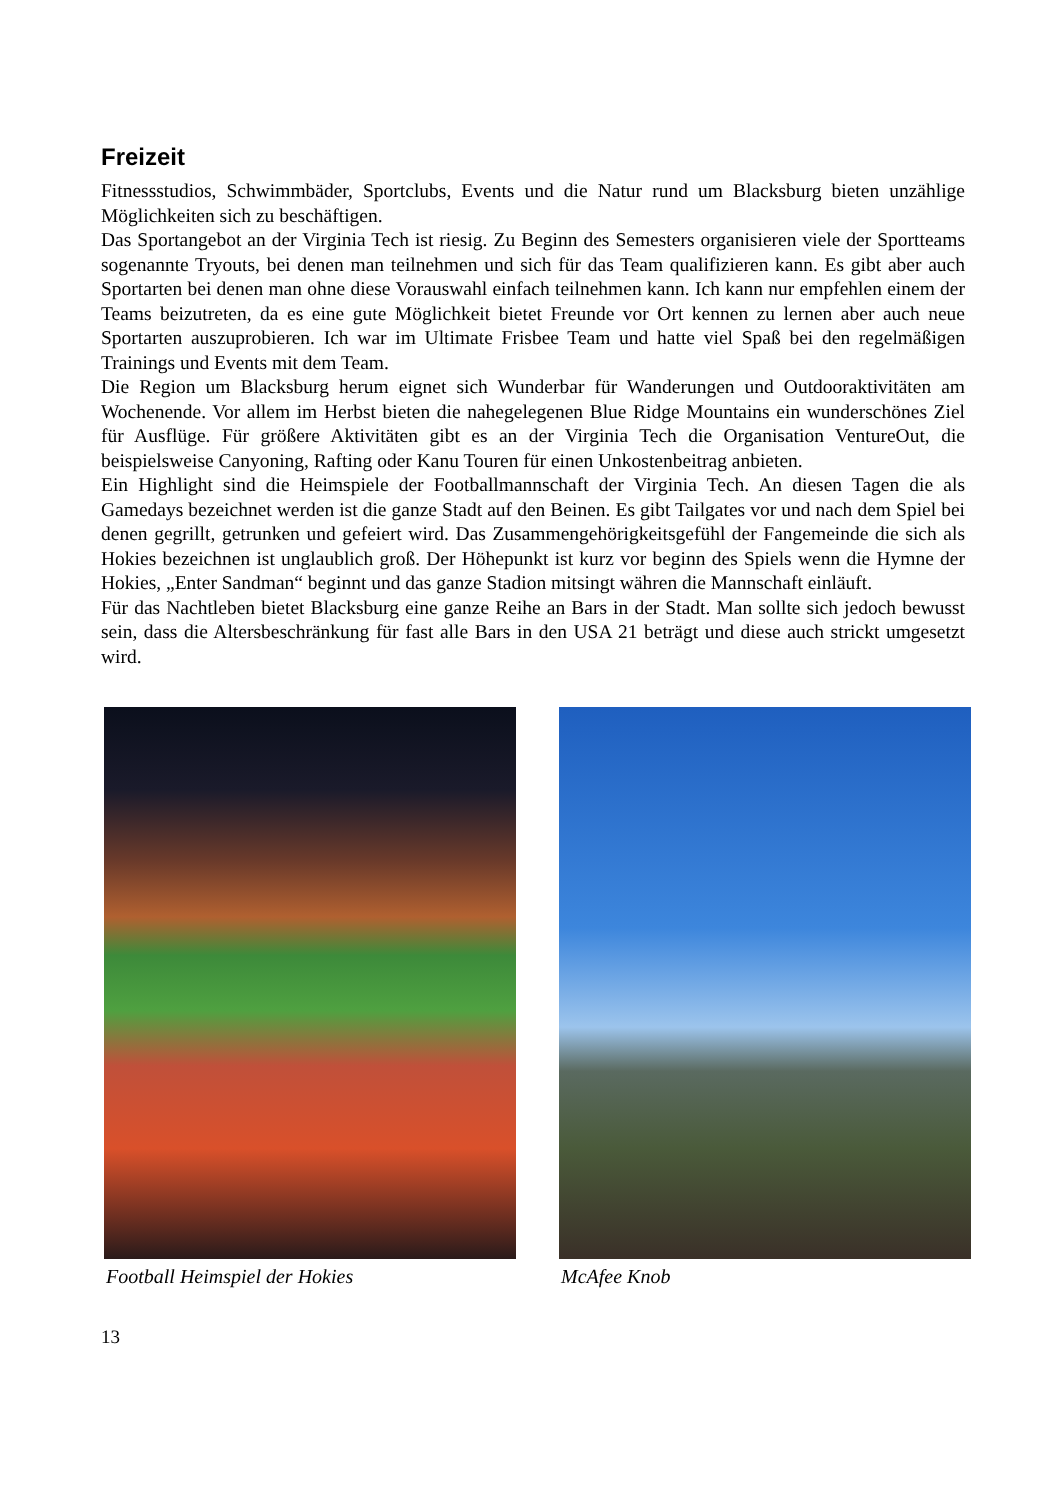Freizeit
Fitnessstudios, Schwimmbäder, Sportclubs, Events und die Natur rund um Blacksburg bieten unzählige Möglichkeiten sich zu beschäftigen.
Das Sportangebot an der Virginia Tech ist riesig. Zu Beginn des Semesters organisieren viele der Sportteams sogenannte Tryouts, bei denen man teilnehmen und sich für das Team qualifizieren kann. Es gibt aber auch Sportarten bei denen man ohne diese Vorauswahl einfach teilnehmen kann. Ich kann nur empfehlen einem der Teams beizutreten, da es eine gute Möglichkeit bietet Freunde vor Ort kennen zu lernen aber auch neue Sportarten auszuprobieren. Ich war im Ultimate Frisbee Team und hatte viel Spaß bei den regelmäßigen Trainings und Events mit dem Team.
Die Region um Blacksburg herum eignet sich Wunderbar für Wanderungen und Outdooraktivitäten am Wochenende. Vor allem im Herbst bieten die nahegelegenen Blue Ridge Mountains ein wunderschönes Ziel für Ausflüge. Für größere Aktivitäten gibt es an der Virginia Tech die Organisation VentureOut, die beispielsweise Canyoning, Rafting oder Kanu Touren für einen Unkostenbeitrag anbieten.
Ein Highlight sind die Heimspiele der Footballmannschaft der Virginia Tech. An diesen Tagen die als Gamedays bezeichnet werden ist die ganze Stadt auf den Beinen. Es gibt Tailgates vor und nach dem Spiel bei denen gegrillt, getrunken und gefeiert wird. Das Zusammengehörigkeitsgefühl der Fangemeinde die sich als Hokies bezeichnen ist unglaublich groß. Der Höhepunkt ist kurz vor beginn des Spiels wenn die Hymne der Hokies, „Enter Sandman“ beginnt und das ganze Stadion mitsingt währen die Mannschaft einläuft.
Für das Nachtleben bietet Blacksburg eine ganze Reihe an Bars in der Stadt. Man sollte sich jedoch bewusst sein, dass die Altersbeschränkung für fast alle Bars in den USA 21 beträgt und diese auch strickt umgesetzt wird.
Football Heimspiel der Hokies McAfee Knob
13